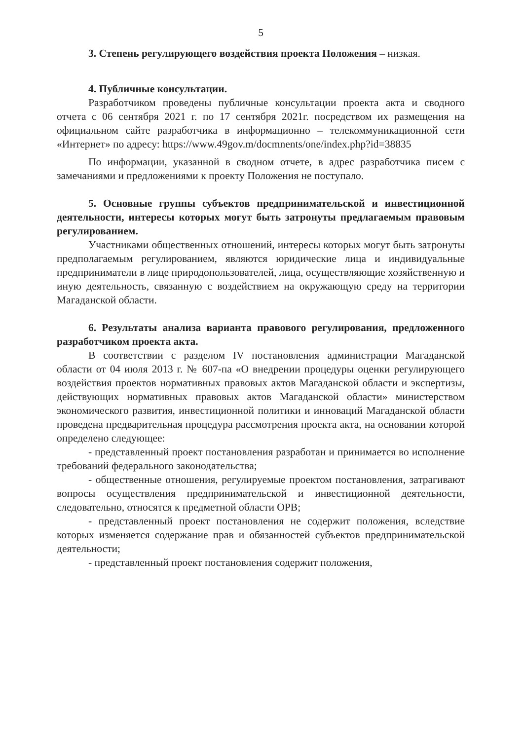5
3. Степень регулирующего воздействия проекта Положения – низкая.
4. Публичные консультации.
Разработчиком проведены публичные консультации проекта акта и сводного отчета с 06 сентября 2021 г. по 17 сентября 2021г. посредством их размещения на официальном сайте разработчика в информационно – телекоммуникационной сети «Интернет» по адресу: https://www.49gov.m/docmnents/one/index.php?id=38835
По информации, указанной в сводном отчете, в адрес разработчика писем с замечаниями и предложениями к проекту Положения не поступало.
5. Основные группы субъектов предпринимательской и инвестиционной деятельности, интересы которых могут быть затронуты предлагаемым правовым регулированием.
Участниками общественных отношений, интересы которых могут быть затронуты предполагаемым регулированием, являются юридические лица и индивидуальные предприниматели в лице природопользователей, лица, осуществляющие хозяйственную и иную деятельность, связанную с воздействием на окружающую среду на территории Магаданской области.
6. Результаты анализа варианта правового регулирования, предложенного разработчиком проекта акта.
В соответствии с разделом IV постановления администрации Магаданской области от 04 июля 2013 г. № 607-па «О внедрении процедуры оценки регулирующего воздействия проектов нормативных правовых актов Магаданской области и экспертизы, действующих нормативных правовых актов Магаданской области» министерством экономического развития, инвестиционной политики и инноваций Магаданской области проведена предварительная процедура рассмотрения проекта акта, на основании которой определено следующее:
- представленный проект постановления разработан и принимается во исполнение требований федерального законодательства;
- общественные отношения, регулируемые проектом постановления, затрагивают вопросы осуществления предпринимательской и инвестиционной деятельности, следовательно, относятся к предметной области ОРВ;
- представленный проект постановления не содержит положения, вследствие которых изменяется содержание прав и обязанностей субъектов предпринимательской деятельности;
- представленный проект постановления содержит положения,